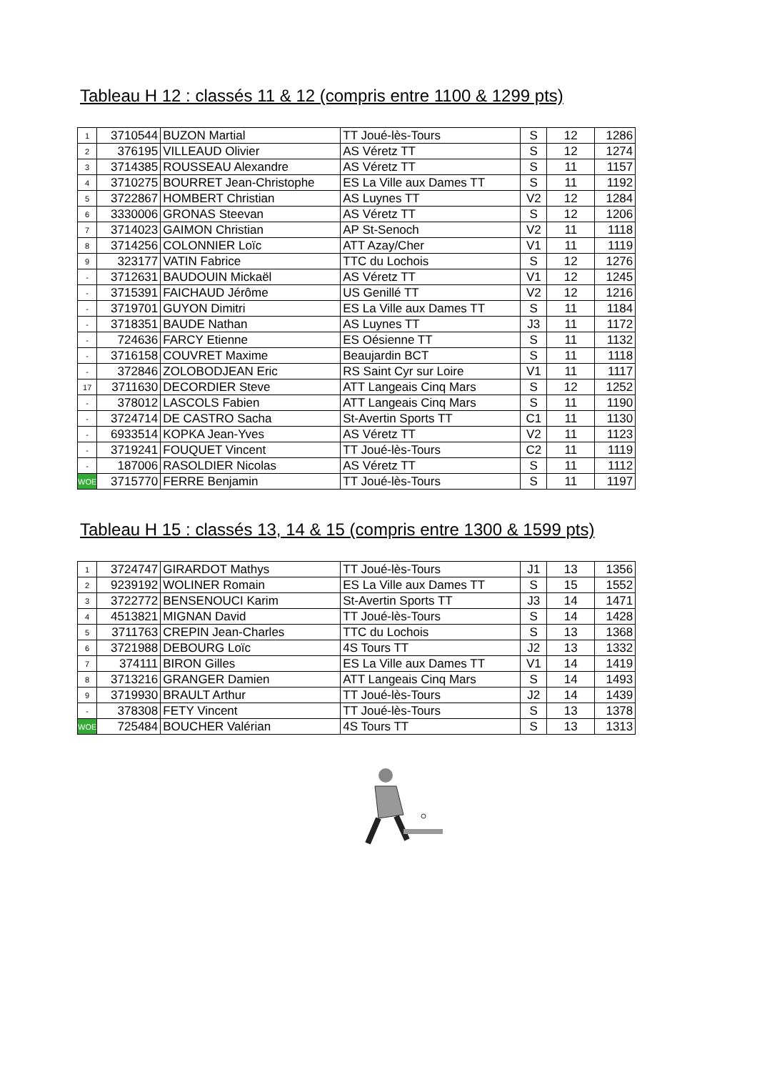Tableau H 12 : classés 11 & 12 (compris entre 1100 & 1299 pts)
| 1 | 3710544 | BUZON Martial | TT Joué-lès-Tours | S | 12 | 1286 |
| 2 | 376195 | VILLEAUD Olivier | AS Véretz TT | S | 12 | 1274 |
| 3 | 3714385 | ROUSSEAU Alexandre | AS Véretz TT | S | 11 | 1157 |
| 4 | 3710275 | BOURRET Jean-Christophe | ES La Ville aux Dames TT | S | 11 | 1192 |
| 5 | 3722867 | HOMBERT Christian | AS Luynes TT | V2 | 12 | 1284 |
| 6 | 3330006 | GRONAS Steevan | AS Véretz TT | S | 12 | 1206 |
| 7 | 3714023 | GAIMON Christian | AP St-Senoch | V2 | 11 | 1118 |
| 8 | 3714256 | COLONNIER Loïc | ATT Azay/Cher | V1 | 11 | 1119 |
| 9 | 323177 | VATIN Fabrice | TTC du Lochois | S | 12 | 1276 |
| - | 3712631 | BAUDOUIN Mickaël | AS Véretz TT | V1 | 12 | 1245 |
| - | 3715391 | FAICHAUD Jérôme | US Genillé TT | V2 | 12 | 1216 |
| - | 3719701 | GUYON Dimitri | ES La Ville aux Dames TT | S | 11 | 1184 |
| - | 3718351 | BAUDE Nathan | AS Luynes TT | J3 | 11 | 1172 |
| - | 724636 | FARCY Etienne | ES Oésienne TT | S | 11 | 1132 |
| - | 3716158 | COUVRET Maxime | Beaujardin BCT | S | 11 | 1118 |
| - | 372846 | ZOLOBODJEAN Eric | RS Saint Cyr sur Loire | V1 | 11 | 1117 |
| 17 | 3711630 | DECORDIER Steve | ATT Langeais Cinq Mars | S | 12 | 1252 |
| - | 378012 | LASCOLS Fabien | ATT Langeais Cinq Mars | S | 11 | 1190 |
| - | 3724714 | DE CASTRO Sacha | St-Avertin Sports TT | C1 | 11 | 1130 |
| - | 6933514 | KOPKA Jean-Yves | AS Véretz TT | V2 | 11 | 1123 |
| - | 3719241 | FOUQUET Vincent | TT Joué-lès-Tours | C2 | 11 | 1119 |
| - | 187006 | RASOLDIER Nicolas | AS Véretz TT | S | 11 | 1112 |
| WOE | 3715770 | FERRE Benjamin | TT Joué-lès-Tours | S | 11 | 1197 |
Tableau H 15 : classés 13, 14 & 15 (compris entre 1300 & 1599 pts)
| 1 | 3724747 | GIRARDOT Mathys | TT Joué-lès-Tours | J1 | 13 | 1356 |
| 2 | 9239192 | WOLINER Romain | ES La Ville aux Dames TT | S | 15 | 1552 |
| 3 | 3722772 | BENSENOUCI Karim | St-Avertin Sports TT | J3 | 14 | 1471 |
| 4 | 4513821 | MIGNAN David | TT Joué-lès-Tours | S | 14 | 1428 |
| 5 | 3711763 | CREPIN Jean-Charles | TTC du Lochois | S | 13 | 1368 |
| 6 | 3721988 | DEBOURG Loïc | 4S Tours TT | J2 | 13 | 1332 |
| 7 | 374111 | BIRON Gilles | ES La Ville aux Dames TT | V1 | 14 | 1419 |
| 8 | 3713216 | GRANGER Damien | ATT Langeais Cinq Mars | S | 14 | 1493 |
| 9 | 3719930 | BRAULT Arthur | TT Joué-lès-Tours | J2 | 14 | 1439 |
| - | 378308 | FETY Vincent | TT Joué-lès-Tours | S | 13 | 1378 |
| WOE | 725484 | BOUCHER Valérian | 4S Tours TT | S | 13 | 1313 |